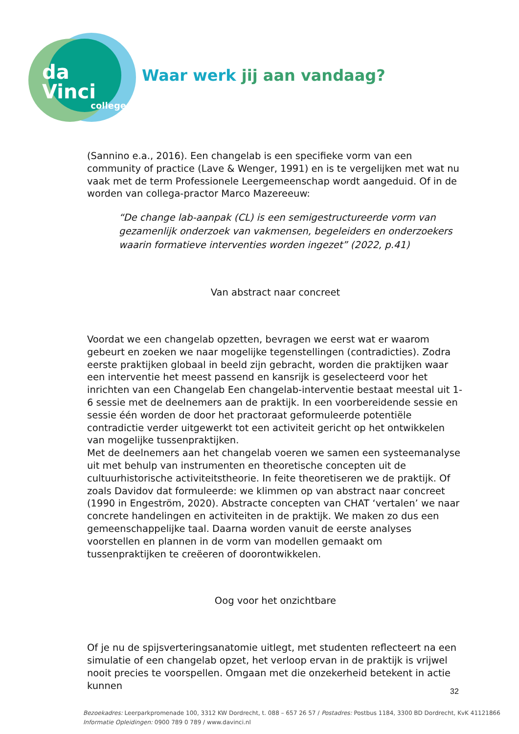da Vinci
college
Waar werk jij aan vandaag?
(Sannino e.a., 2016). Een changelab is een specifieke vorm van een community of practice (Lave & Wenger, 1991) en is te vergelijken met wat nu vaak met de term Professionele Leergemeenschap wordt aangeduid. Of in de worden van collega-practor Marco Mazereeuw:
“De change lab-aanpak (CL) is een semigestructureerde vorm van gezamenlijk onderzoek van vakmensen, begeleiders en onderzoekers waarin formatieve interventies worden ingezet” (2022, p.41)
Van abstract naar concreet
Voordat we een changelab opzetten, bevragen we eerst wat er waarom gebeurt en zoeken we naar mogelijke tegenstellingen (contradicties). Zodra eerste praktijken globaal in beeld zijn gebracht, worden die praktijken waar een interventie het meest passend en kansrijk is geselecteerd voor het inrichten van een Changelab Een changelab-interventie bestaat meestal uit 1-6 sessie met de deelnemers aan de praktijk. In een voorbereidende sessie en sessie één worden de door het practoraat geformuleerde potentiële contradictie verder uitgewerkt tot een activiteit gericht op het ontwikkelen van mogelijke tussenpraktijken.
Met de deelnemers aan het changelab voeren we samen een systeemanalyse uit met behulp van instrumenten en theoretische concepten uit de cultuurhistorische activiteitstheorie. In feite theoretiseren we de praktijk. Of zoals Davidov dat formuleerde: we klimmen op van abstract naar concreet (1990 in Engeström, 2020). Abstracte concepten van CHAT ‘vertalen’ we naar concrete handelingen en activiteiten in de praktijk. We maken zo dus een gemeenschappelijke taal. Daarna worden vanuit de eerste analyses voorstellen en plannen in de vorm van modellen gemaakt om tussenpraktijken te creëeren of doorontwikkelen.
Oog voor het onzichtbare
Of je nu de spijsverteringsanatomie uitlegt, met studenten reflecteert na een simulatie of een changelab opzet, het verloop ervan in de praktijk is vrijwel nooit precies te voorspellen. Omgaan met die onzekerheid betekent in actie kunnen
32
Bezoekadres: Leerparkpromenade 100, 3312 KW Dordrecht, t. 088 – 657 26 57 / Postadres: Postbus 1184, 3300 BD Dordrecht, KvK 41121866
Informatie Opleidingen: 0900 789 0 789 / www.davinci.nl